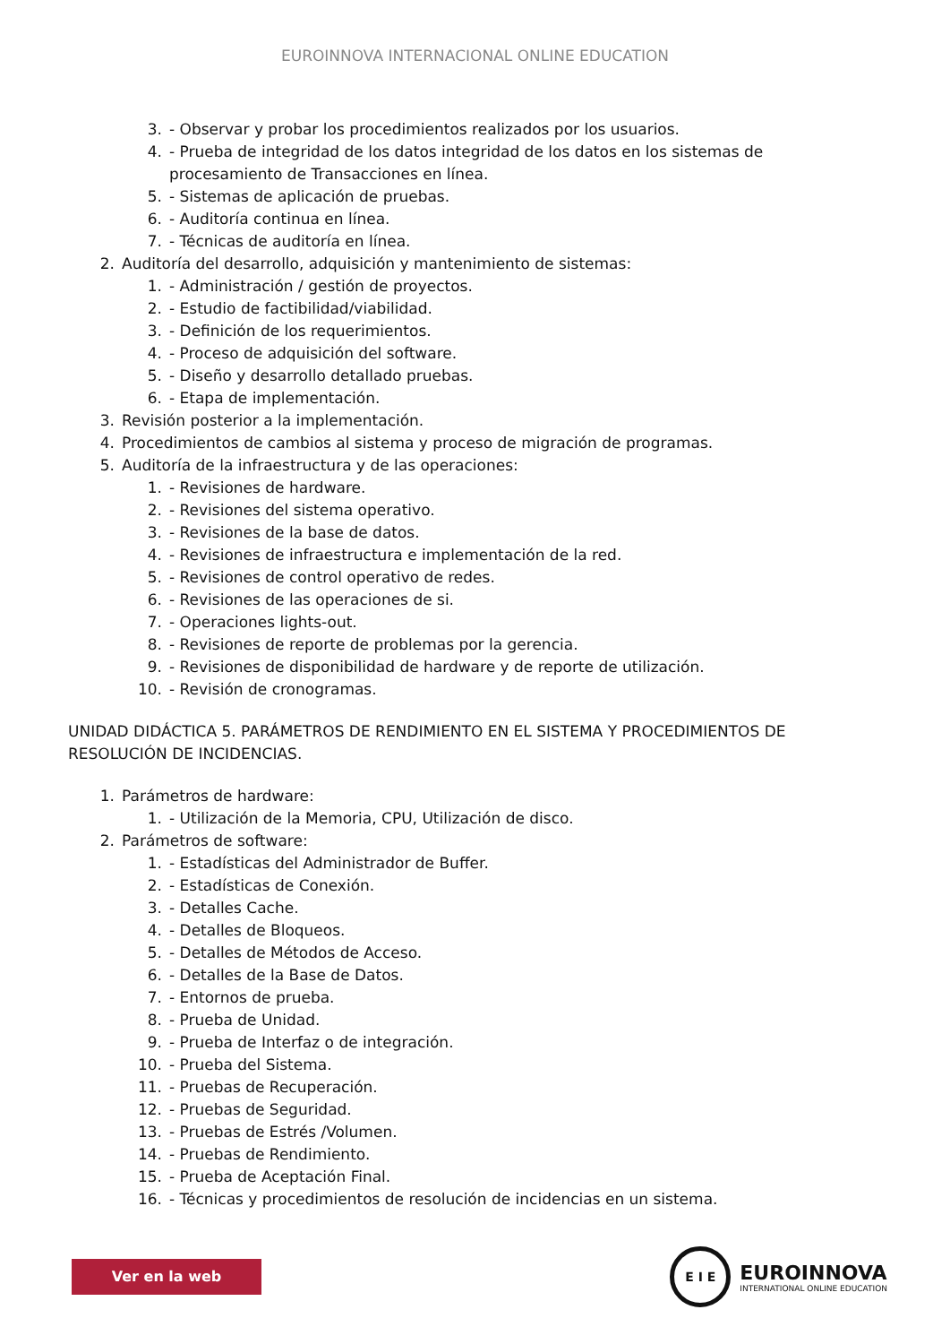EUROINNOVA INTERNACIONAL ONLINE EDUCATION
3. - Observar y probar los procedimientos realizados por los usuarios.
4. - Prueba de integridad de los datos integridad de los datos en los sistemas de procesamiento de Transacciones en línea.
5. - Sistemas de aplicación de pruebas.
6. - Auditoría continua en línea.
7. - Técnicas de auditoría en línea.
2. Auditoría del desarrollo, adquisición y mantenimiento de sistemas:
1. - Administración / gestión de proyectos.
2. - Estudio de factibilidad/viabilidad.
3. - Definición de los requerimientos.
4. - Proceso de adquisición del software.
5. - Diseño y desarrollo detallado pruebas.
6. - Etapa de implementación.
3. Revisión posterior a la implementación.
4. Procedimientos de cambios al sistema y proceso de migración de programas.
5. Auditoría de la infraestructura y de las operaciones:
1. - Revisiones de hardware.
2. - Revisiones del sistema operativo.
3. - Revisiones de la base de datos.
4. - Revisiones de infraestructura e implementación de la red.
5. - Revisiones de control operativo de redes.
6. - Revisiones de las operaciones de si.
7. - Operaciones lights-out.
8. - Revisiones de reporte de problemas por la gerencia.
9. - Revisiones de disponibilidad de hardware y de reporte de utilización.
10. - Revisión de cronogramas.
UNIDAD DIDÁCTICA 5. PARÁMETROS DE RENDIMIENTO EN EL SISTEMA Y PROCEDIMIENTOS DE RESOLUCIÓN DE INCIDENCIAS.
1. Parámetros de hardware:
1. - Utilización de la Memoria, CPU, Utilización de disco.
2. Parámetros de software:
1. - Estadísticas del Administrador de Buffer.
2. - Estadísticas de Conexión.
3. - Detalles Cache.
4. - Detalles de Bloqueos.
5. - Detalles de Métodos de Acceso.
6. - Detalles de la Base de Datos.
7. - Entornos de prueba.
8. - Prueba de Unidad.
9. - Prueba de Interfaz o de integración.
10. - Prueba del Sistema.
11. - Pruebas de Recuperación.
12. - Pruebas de Seguridad.
13. - Pruebas de Estrés /Volumen.
14. - Pruebas de Rendimiento.
15. - Prueba de Aceptación Final.
16. - Técnicas y procedimientos de resolución de incidencias en un sistema.
Ver en la web
E I E
EUROINNOVA
INTERNATIONAL ONLINE EDUCATION